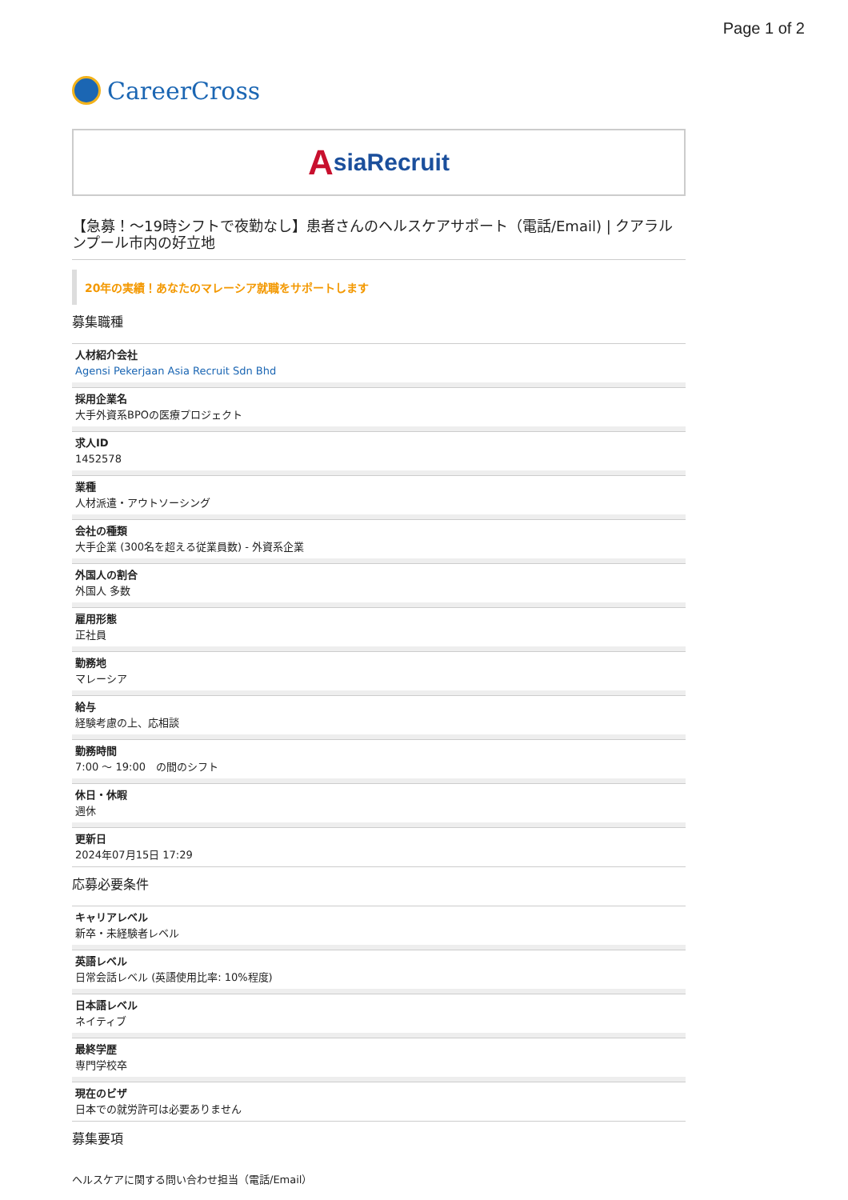Page 1 of 2
CareerCross
AsiaRecruit
【急募！～19時シフトで夜勤なし】患者さんのヘルスケアサポート（電話/Email) | クアラルンプール市内の好立地
20年の実績！あなたのマレーシア就職をサポートします
募集職種
人材紹介会社
Agensi Pekerjaan Asia Recruit Sdn Bhd
採用企業名
大手外資系BPOの医療プロジェクト
求人ID
1452578
業種
人材派遣・アウトソーシング
会社の種類
大手企業 (300名を超える従業員数) - 外資系企業
外国人の割合
外国人 多数
雇用形態
正社員
勤務地
マレーシア
給与
経験考慮の上、応相談
勤務時間
7:00 ～ 19:00　の間のシフト
休日・休暇
週休
更新日
2024年07月15日 17:29
応募必要条件
キャリアレベル
新卒・未経験者レベル
英語レベル
日常会話レベル (英語使用比率: 10%程度)
日本語レベル
ネイティブ
最終学歴
専門学校卒
現在のビザ
日本での就労許可は必要ありません
募集要項
ヘルスケアに関する問い合わせ担当（電話/Email）